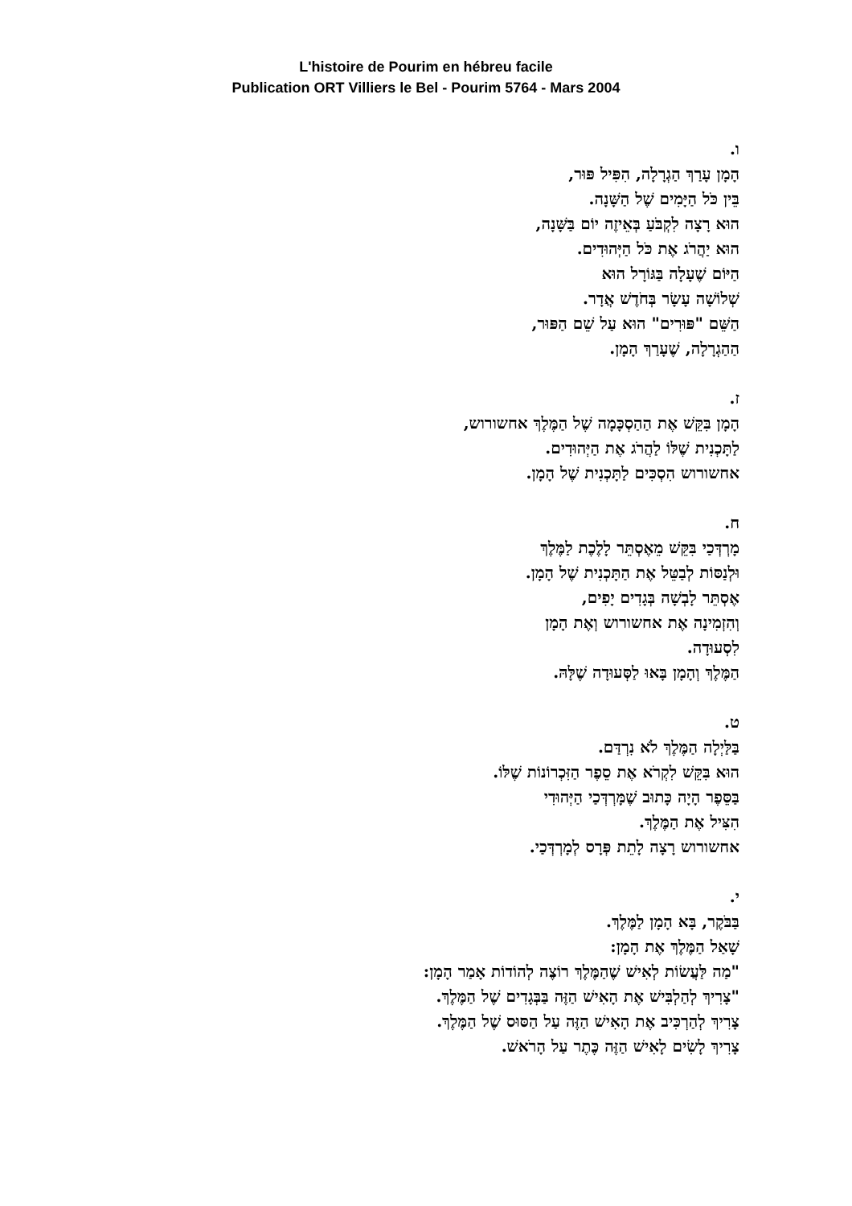L'histoire de Pourim en hébreu facile
Publication ORT Villiers le Bel - Pourim 5764 - Mars 2004
ו.
הָמָן עָרַךְ הַגְרָלָה, הִפִּיל פּוּר,
בֵּין כֹּל הַיָּמִים שֶׁל הַשָּׁנָה.
הוּא רָצָה לִקְבֹּעַ בְּאֵיזֶה יוֹם בַּשָּׁנָה,
הוּא יַהֲרֹג אֶת כֹּל הַיְּהוּדִים.
הַיּוֹם שֶׁעָלָה בַּגּוֹרָל הוּא
שְׁלוֹשָׁה עָשָׂר בְּחֹדֶשׁ אֲדָר.
הַשֵּׁם "פּוּרִים" הוּא עַל שֵׁם הַפּוּר,
הַהַגְרָלָה, שֶׁעָרַךְ הָמָן.
ז.
הָמָן בִּקֵּשׁ אֶת הַהַסְכָּמָה שֶׁל הַמֶּלֶךְ אחשורוש,
לַתָּכְנִית שֶׁלּוֹ לַהֲרֹג אֶת הַיְּהוּדִים.
אחשורוש הִסְכִּים לַתָּכְנִית שֶׁל הָמָן.
ח.
מָרְדְּכַי בִּקֵּשׁ מֵאֶסְתֵּר לָלֶכֶת לַמֶּלֶךְ
וּלְנַסּוֹת לְבַטֵּל אֶת הַתָּכְנִית שֶׁל הָמָן.
אֶסְתֵּר לָבְשָׁה בְּגָדִים יָפִים,
וְהִזְמִינָה אֶת אחשורוש וְאֶת הָמָן
לִסְעוּדָה.
הַמֶּלֶךְ וְהָמָן בָּאוּ לַסְּעוּדָה שֶׁלָּהּ.
ט.
בַּלַּיְלָה הַמֶּלֶךְ לֹא נִרְדַּם.
הוּא בִּקֵּשׁ לִקְרֹא אֶת סֵפֶר הַזִּכְרוֹנוֹת שֶׁלּוֹ.
בַּסֵּפֶר הָיָה כָּתוּב שֶׁמָּרְדְּכַי הַיְּהוּדִי
הִצִּיל אֶת הַמֶּלֶךְ.
אחשורוש רָצָה לָתֵת פְּרָס לְמָרְדְּכַי.
י.
בַּבֹּקֶר, בָּא הָמָן לַמֶּלֶךְ.
שָׁאַל הַמֶּלֶךְ אֶת הָמָן:
"מַה לַּעֲשׂוֹת לְאִישׁ שֶׁהַמֶּלֶךְ רוֹצֶה לְהוֹדוֹת אָמַר הָמָן:
"צָרִיךְ לְהַלְבִּישׁ אֶת הָאִישׁ הַזֶּה בַּבְּגָדִים שֶׁל הַמֶּלֶךְ.
צָרִיךְ לְהַרְכִּיב אֶת הָאִישׁ הַזֶּה עַל הַסּוּס שֶׁל הַמֶּלֶךְ.
צָרִיךְ לָשִׂים לָאִישׁ הַזֶּה כֶּתֶר עַל הָרֹאשׁ.